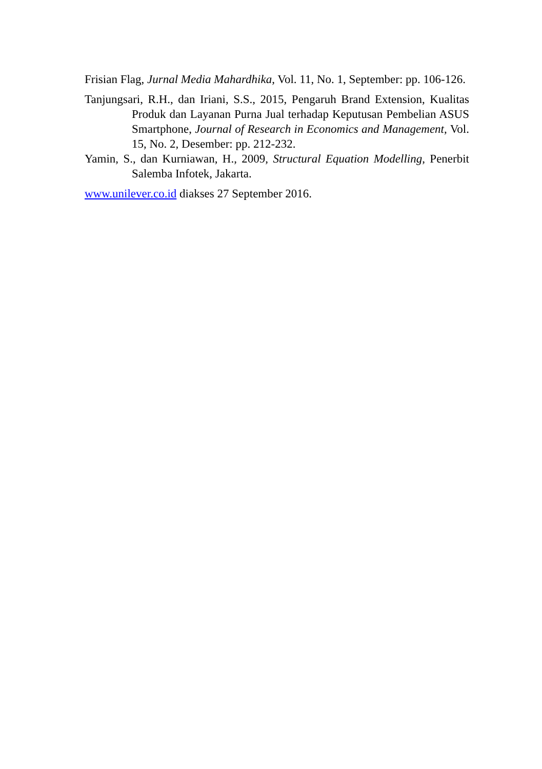Frisian Flag, Jurnal Media Mahardhika, Vol. 11, No. 1, September: pp. 106-126.
Tanjungsari, R.H., dan Iriani, S.S., 2015, Pengaruh Brand Extension, Kualitas Produk dan Layanan Purna Jual terhadap Keputusan Pembelian ASUS Smartphone, Journal of Research in Economics and Management, Vol. 15, No. 2, Desember: pp. 212-232.
Yamin, S., dan Kurniawan, H., 2009, Structural Equation Modelling, Penerbit Salemba Infotek, Jakarta.
www.unilever.co.id diakses 27 September 2016.